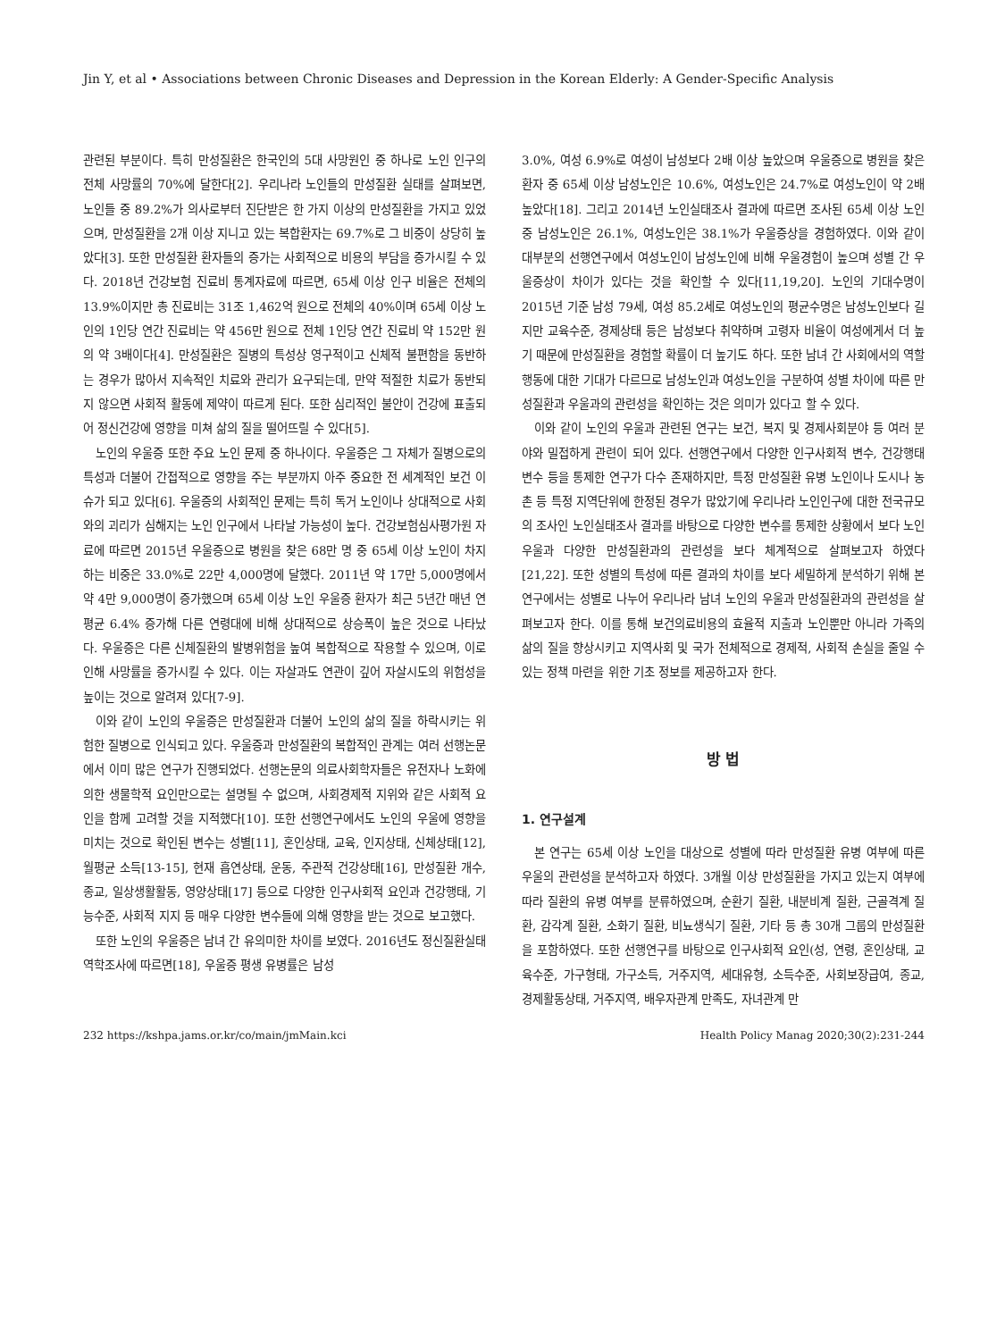Jin Y, et al • Associations between Chronic Diseases and Depression in the Korean Elderly: A Gender-Specific Analysis
관련된 부분이다. 특히 만성질환은 한국인의 5대 사망원인 중 하나로 노인 인구의 전체 사망률의 70%에 달한다[2]. 우리나라 노인들의 만성질환 실태를 살펴보면, 노인들 중 89.2%가 의사로부터 진단받은 한 가지 이상의 만성질환을 가지고 있었으며, 만성질환을 2개 이상 지니고 있는 복합환자는 69.7%로 그 비중이 상당히 높았다[3]. 또한 만성질환 환자들의 증가는 사회적으로 비용의 부담을 증가시킬 수 있다. 2018년 건강보험 진료비 통계자료에 따르면, 65세 이상 인구 비율은 전체의 13.9%이지만 총 진료비는 31조 1,462억 원으로 전체의 40%이며 65세 이상 노인의 1인당 연간 진료비는 약 456만 원으로 전체 1인당 연간 진료비 약 152만 원의 약 3배이다[4]. 만성질환은 질병의 특성상 영구적이고 신체적 불편함을 동반하는 경우가 많아서 지속적인 치료와 관리가 요구되는데, 만약 적절한 치료가 동반되지 않으면 사회적 활동에 제약이 따르게 된다. 또한 심리적인 불안이 건강에 표출되어 정신건강에 영향을 미쳐 삶의 질을 떨어뜨릴 수 있다[5].
노인의 우울증 또한 주요 노인 문제 중 하나이다. 우울증은 그 자체가 질병으로의 특성과 더불어 간접적으로 영향을 주는 부분까지 아주 중요한 전 세계적인 보건 이슈가 되고 있다[6]. 우울증의 사회적인 문제는 특히 독거 노인이나 상대적으로 사회와의 괴리가 심해지는 노인 인구에서 나타날 가능성이 높다. 건강보험심사평가원 자료에 따르면 2015년 우울증으로 병원을 찾은 68만 명 중 65세 이상 노인이 차지하는 비중은 33.0%로 22만 4,000명에 달했다. 2011년 약 17만 5,000명에서 약 4만 9,000명이 증가했으며 65세 이상 노인 우울증 환자가 최근 5년간 매년 연평균 6.4% 증가해 다른 연령대에 비해 상대적으로 상승폭이 높은 것으로 나타났다. 우울증은 다른 신체질환의 발병위험을 높여 복합적으로 작용할 수 있으며, 이로 인해 사망률을 증가시킬 수 있다. 이는 자살과도 연관이 깊어 자살시도의 위험성을 높이는 것으로 알려져 있다[7-9].
이와 같이 노인의 우울증은 만성질환과 더불어 노인의 삶의 질을 하락시키는 위험한 질병으로 인식되고 있다. 우울증과 만성질환의 복합적인 관계는 여러 선행논문에서 이미 많은 연구가 진행되었다. 선행논문의 의료사회학자들은 유전자나 노화에 의한 생물학적 요인만으로는 설명될 수 없으며, 사회경제적 지위와 같은 사회적 요인을 함께 고려할 것을 지적했다[10]. 또한 선행연구에서도 노인의 우울에 영향을 미치는 것으로 확인된 변수는 성별[11], 혼인상태, 교육, 인지상태, 신체상태[12], 월평균 소득[13-15], 현재 흡연상태, 운동, 주관적 건강상태[16], 만성질환 개수, 종교, 일상생활활동, 영양상태[17] 등으로 다양한 인구사회적 요인과 건강행태, 기능수준, 사회적 지지 등 매우 다양한 변수들에 의해 영향을 받는 것으로 보고했다.
또한 노인의 우울증은 남녀 간 유의미한 차이를 보였다. 2016년도 정신질환실태 역학조사에 따르면[18], 우울증 평생 유병률은 남성
3.0%, 여성 6.9%로 여성이 남성보다 2배 이상 높았으며 우울증으로 병원을 찾은 환자 중 65세 이상 남성노인은 10.6%, 여성노인은 24.7%로 여성노인이 약 2배 높았다[18]. 그리고 2014년 노인실태조사 결과에 따르면 조사된 65세 이상 노인 중 남성노인은 26.1%, 여성노인은 38.1%가 우울증상을 경험하였다. 이와 같이 대부분의 선행연구에서 여성노인이 남성노인에 비해 우울경험이 높으며 성별 간 우울증상이 차이가 있다는 것을 확인할 수 있다[11,19,20]. 노인의 기대수명이 2015년 기준 남성 79세, 여성 85.2세로 여성노인의 평균수명은 남성노인보다 길지만 교육수준, 경제상태 등은 남성보다 취약하며 고령자 비율이 여성에게서 더 높기 때문에 만성질환을 경험할 확률이 더 높기도 하다. 또한 남녀 간 사회에서의 역할행동에 대한 기대가 다르므로 남성노인과 여성노인을 구분하여 성별 차이에 따른 만성질환과 우울과의 관련성을 확인하는 것은 의미가 있다고 할 수 있다.
이와 같이 노인의 우울과 관련된 연구는 보건, 복지 및 경제사회분야 등 여러 분야와 밀접하게 관련이 되어 있다. 선행연구에서 다양한 인구사회적 변수, 건강행태 변수 등을 통제한 연구가 다수 존재하지만, 특정 만성질환 유병 노인이나 도시나 농촌 등 특정 지역단위에 한정된 경우가 많았기에 우리나라 노인인구에 대한 전국규모의 조사인 노인실태조사 결과를 바탕으로 다양한 변수를 통제한 상황에서 보다 노인 우울과 다양한 만성질환과의 관련성을 보다 체계적으로 살펴보고자 하였다[21,22]. 또한 성별의 특성에 따른 결과의 차이를 보다 세밀하게 분석하기 위해 본 연구에서는 성별로 나누어 우리나라 남녀 노인의 우울과 만성질환과의 관련성을 살펴보고자 한다. 이를 통해 보건의료비용의 효율적 지출과 노인뿐만 아니라 가족의 삶의 질을 향상시키고 지역사회 및 국가 전체적으로 경제적, 사회적 손실을 줄일 수 있는 정책 마련을 위한 기초 정보를 제공하고자 한다.
방 법
1. 연구설계
본 연구는 65세 이상 노인을 대상으로 성별에 따라 만성질환 유병 여부에 따른 우울의 관련성을 분석하고자 하였다. 3개월 이상 만성질환을 가지고 있는지 여부에 따라 질환의 유병 여부를 분류하였으며, 순환기 질환, 내분비계 질환, 근골격계 질환, 감각계 질환, 소화기 질환, 비뇨생식기 질환, 기타 등 총 30개 그룹의 만성질환을 포함하였다. 또한 선행연구를 바탕으로 인구사회적 요인(성, 연령, 혼인상태, 교육수준, 가구형태, 가구소득, 거주지역, 세대유형, 소득수준, 사회보장급여, 종교, 경제활동상태, 거주지역, 배우자관계 만족도, 자녀관계 만
232 https://kshpa.jams.or.kr/co/main/jmMain.kci Health Policy Manag 2020;30(2):231-244